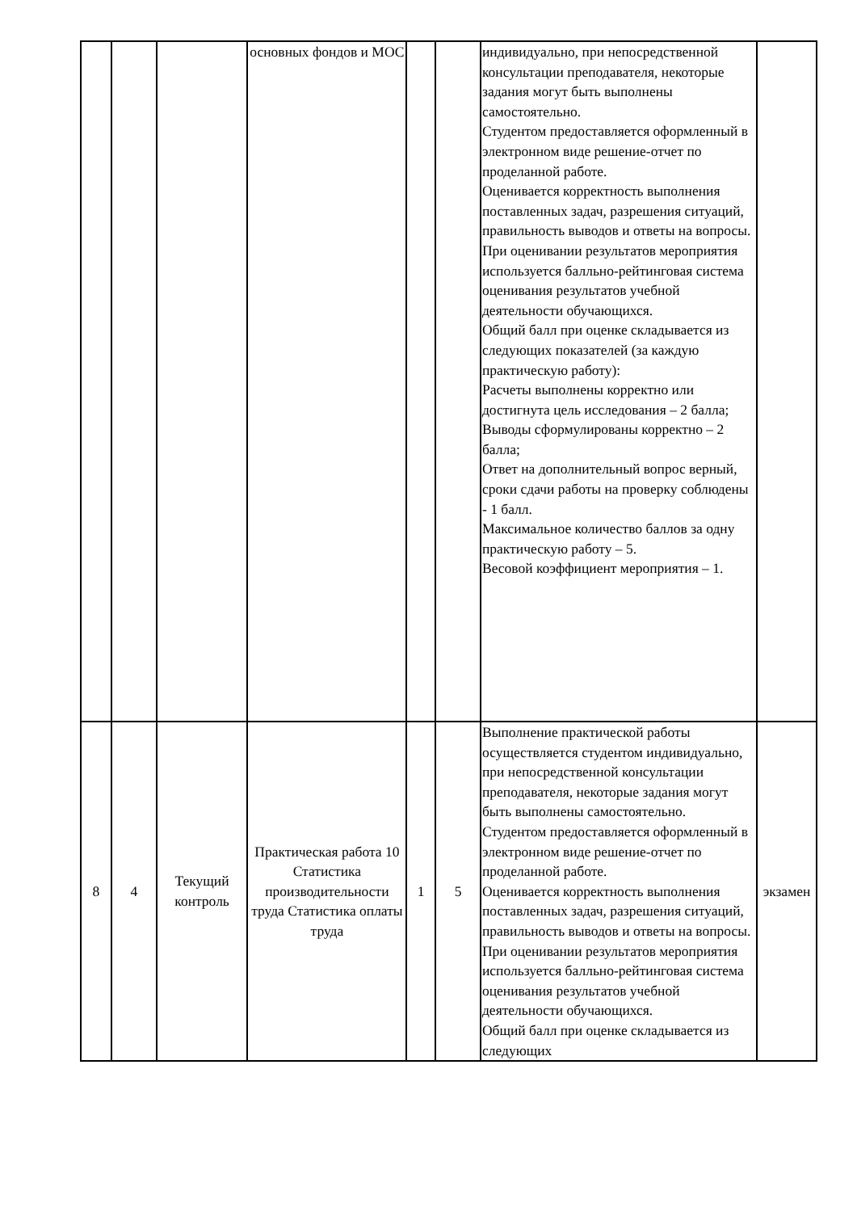| | | | основных фондов и МОС | | | индивидуально, при непосредственной консультации преподавателя, некоторые задания могут быть выполнены самостоятельно. Студентом предоставляется оформленный в электронном виде решение-отчет по проделанной работе. Оценивается корректность выполнения поставленных задач, разрешения ситуаций, правильность выводов и ответы на вопросы. При оценивании результатов мероприятия используется балльно-рейтинговая система оценивания результатов учебной деятельности обучающихся. Общий балл при оценке складывается из следующих показателей (за каждую практическую работу): Расчеты выполнены корректно или достигнута цель исследования – 2 балла; Выводы сформулированы корректно – 2 балла; Ответ на дополнительный вопрос верный, сроки сдачи работы на проверку соблюдены - 1 балл. Максимальное количество баллов за одну практическую работу – 5. Весовой коэффициент мероприятия – 1. | |
| 8 | 4 | Текущий контроль | Практическая работа 10 Статистика производительности труда Статистика оплаты труда | 1 | 5 | Выполнение практической работы осуществляется студентом индивидуально, при непосредственной консультации преподавателя, некоторые задания могут быть выполнены самостоятельно. Студентом предоставляется оформленный в электронном виде решение-отчет по проделанной работе. Оценивается корректность выполнения поставленных задач, разрешения ситуаций, правильность выводов и ответы на вопросы. При оценивании результатов мероприятия используется балльно-рейтинговая система оценивания результатов учебной деятельности обучающихся. Общий балл при оценке складывается из следующих | экзамен |